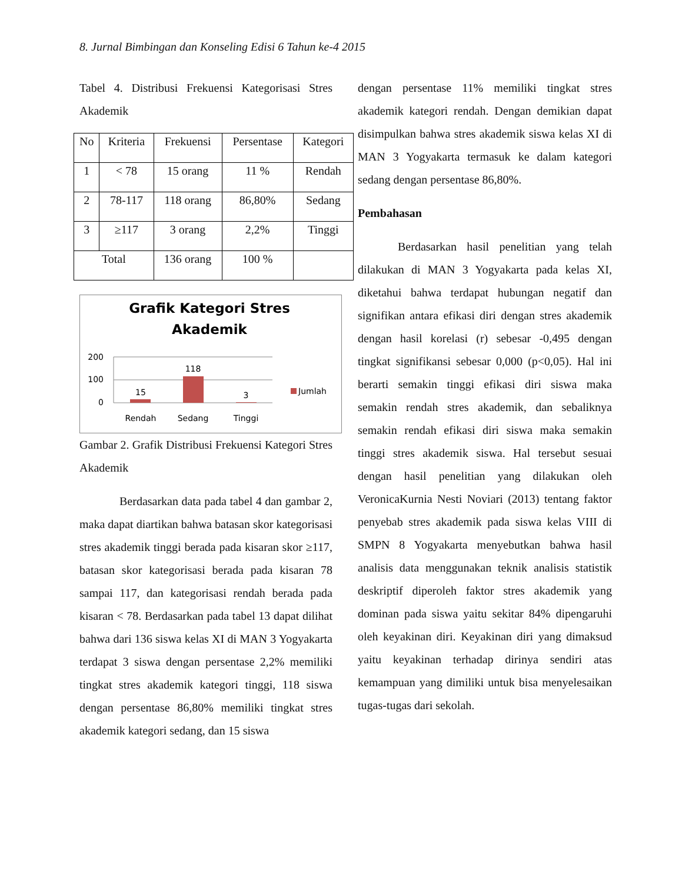8. Jurnal Bimbingan dan Konseling Edisi 6 Tahun ke-4 2015
Tabel 4. Distribusi Frekuensi Kategorisasi Stres Akademik
| No | Kriteria | Frekuensi | Persentase | Kategori |
| --- | --- | --- | --- | --- |
| 1 | < 78 | 15 orang | 11 % | Rendah |
| 2 | 78-117 | 118 orang | 86,80% | Sedang |
| 3 | ≥117 | 3 orang | 2,2% | Tinggi |
| Total | | 136 orang | 100 % | |
Grafik Kategori Stres
Akademik
200
100
0
15
118
3
Rendah
Sedang
Tinggi
Jumlah
Gambar 2. Grafik Distribusi Frekuensi Kategori Stres Akademik
Berdasarkan data pada tabel 4 dan gambar 2, maka dapat diartikan bahwa batasan skor kategorisasi stres akademik tinggi berada pada kisaran skor ≥117, batasan skor kategorisasi berada pada kisaran 78 sampai 117, dan kategorisasi rendah berada pada kisaran < 78. Berdasarkan pada tabel 13 dapat dilihat bahwa dari 136 siswa kelas XI di MAN 3 Yogyakarta terdapat 3 siswa dengan persentase 2,2% memiliki tingkat stres akademik kategori tinggi, 118 siswa dengan persentase 86,80% memiliki tingkat stres akademik kategori sedang, dan 15 siswa
dengan persentase 11% memiliki tingkat stres akademik kategori rendah. Dengan demikian dapat disimpulkan bahwa stres akademik siswa kelas XI di MAN 3 Yogyakarta termasuk ke dalam kategori sedang dengan persentase 86,80%.
Pembahasan
Berdasarkan hasil penelitian yang telah dilakukan di MAN 3 Yogyakarta pada kelas XI, diketahui bahwa terdapat hubungan negatif dan signifikan antara efikasi diri dengan stres akademik dengan hasil korelasi (r) sebesar -0,495 dengan tingkat signifikansi sebesar 0,000 (p<0,05). Hal ini berarti semakin tinggi efikasi diri siswa maka semakin rendah stres akademik, dan sebaliknya semakin rendah efikasi diri siswa maka semakin tinggi stres akademik siswa. Hal tersebut sesuai dengan hasil penelitian yang dilakukan oleh VeronicaKurnia Nesti Noviari (2013) tentang faktor penyebab stres akademik pada siswa kelas VIII di SMPN 8 Yogyakarta menyebutkan bahwa hasil analisis data menggunakan teknik analisis statistik deskriptif diperoleh faktor stres akademik yang dominan pada siswa yaitu sekitar 84% dipengaruhi oleh keyakinan diri. Keyakinan diri yang dimaksud yaitu keyakinan terhadap dirinya sendiri atas kemampuan yang dimiliki untuk bisa menyelesaikan tugas-tugas dari sekolah.